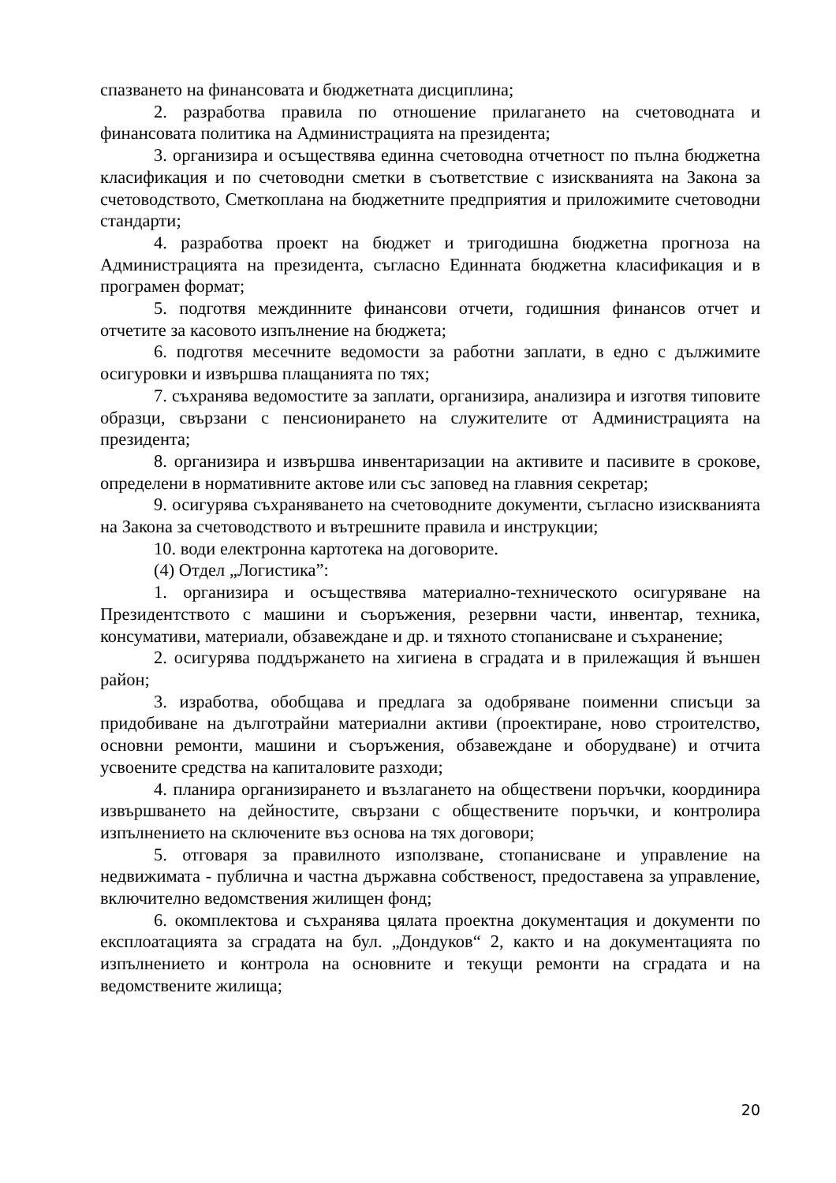спазването на финансовата и бюджетната дисциплина;
2. разработва правила по отношение прилагането на счетоводната и финансовата политика на Администрацията на президента;
3. организира и осъществява единна счетоводна отчетност по пълна бюджетна класификация и по счетоводни сметки в съответствие с изискванията на Закона за счетоводството, Сметкоплана на бюджетните предприятия и приложимите счетоводни стандарти;
4. разработва проект на бюджет и тригодишна бюджетна прогноза на Администрацията на президента, съгласно Единната бюджетна класификация и в програмен формат;
5. подготвя междинните финансови отчети, годишния финансов отчет и отчетите за касовото изпълнение на бюджета;
6. подготвя месечните ведомости за работни заплати, в едно с дължимите осигуровки и извършва плащанията по тях;
7. съхранява ведомостите за заплати, организира, анализира и изготвя типовите образци, свързани с пенсионирането на служителите от Администрацията на президента;
8. организира и извършва инвентаризации на активите и пасивите в срокове, определени в нормативните актове или със заповед на главния секретар;
9. осигурява съхраняването на счетоводните документи, съгласно изискванията на Закона за счетоводството и вътрешните правила и инструкции;
10. води електронна картотека на договорите.
(4) Отдел „Логистика”:
1. организира и осъществява материално-техническото осигуряване на Президентството с машини и съоръжения, резервни части, инвентар, техника, консумативи, материали, обзавеждане и др. и тяхното стопанисване и съхранение;
2. осигурява поддържането на хигиена в сградата и в прилежащия й външен район;
3. изработва, обобщава и предлага за одобряване поименни списъци за придобиване на дълготрайни материални активи (проектиране, ново строителство, основни ремонти, машини и съоръжения, обзавеждане и оборудване) и отчита усвоените средства на капиталовите разходи;
4. планира организирането и възлагането на обществени поръчки, координира извършването на дейностите, свързани с обществените поръчки, и контролира изпълнението на сключените въз основа на тях договори;
5. отговаря за правилното използване, стопанисване и управление на недвижимата - публична и частна държавна собственост, предоставена за управление, включително ведомствения жилищен фонд;
6. окомплектова и съхранява цялата проектна документация и документи по експлоатацията за сградата на бул. „Дондуков“ 2, както и на документацията по изпълнението и контрола на основните и текущи ремонти на сградата и на ведомствените жилища;
20